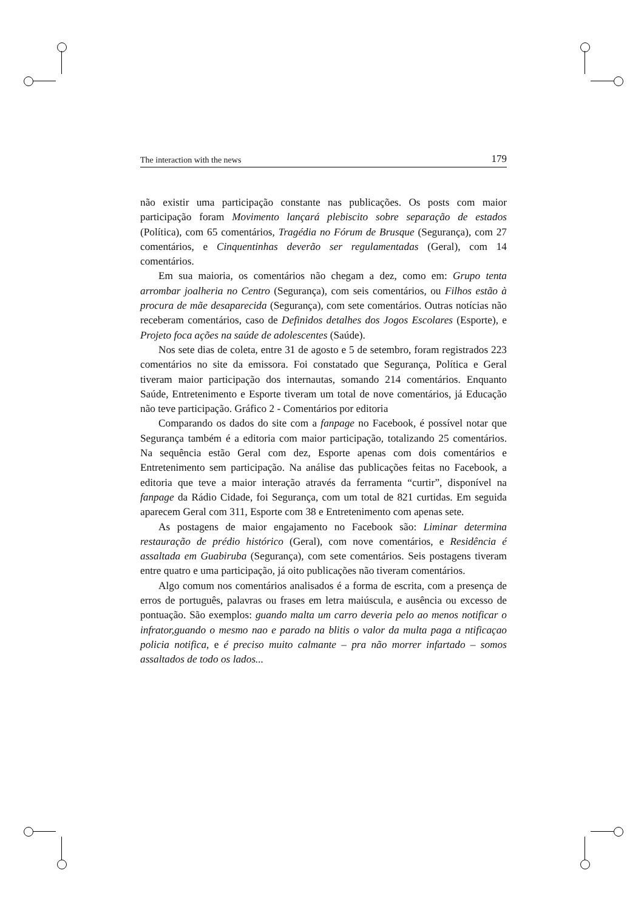The interaction with the news 179
não existir uma participação constante nas publicações. Os posts com maior participação foram Movimento lançará plebiscito sobre separação de estados (Política), com 65 comentários, Tragédia no Fórum de Brusque (Segurança), com 27 comentários, e Cinquentinhas deverão ser regulamentadas (Geral), com 14 comentários.
Em sua maioria, os comentários não chegam a dez, como em: Grupo tenta arrombar joalheria no Centro (Segurança), com seis comentários, ou Filhos estão à procura de mãe desaparecida (Segurança), com sete comentários. Outras notícias não receberam comentários, caso de Definidos detalhes dos Jogos Escolares (Esporte), e Projeto foca ações na saúde de adolescentes (Saúde).
Nos sete dias de coleta, entre 31 de agosto e 5 de setembro, foram registrados 223 comentários no site da emissora. Foi constatado que Segurança, Política e Geral tiveram maior participação dos internautas, somando 214 comentários. Enquanto Saúde, Entretenimento e Esporte tiveram um total de nove comentários, já Educação não teve participação. Gráfico 2 - Comentários por editoria
Comparando os dados do site com a fanpage no Facebook, é possível notar que Segurança também é a editoria com maior participação, totalizando 25 comentários. Na sequência estão Geral com dez, Esporte apenas com dois comentários e Entretenimento sem participação. Na análise das publicações feitas no Facebook, a editoria que teve a maior interação através da ferramenta “curtir”, disponível na fanpage da Rádio Cidade, foi Segurança, com um total de 821 curtidas. Em seguida aparecem Geral com 311, Esporte com 38 e Entretenimento com apenas sete.
As postagens de maior engajamento no Facebook são: Liminar determina restauração de prédio histórico (Geral), com nove comentários, e Residência é assaltada em Guabiruba (Segurança), com sete comentários. Seis postagens tiveram entre quatro e uma participação, já oito publicações não tiveram comentários.
Algo comum nos comentários analisados é a forma de escrita, com a presença de erros de português, palavras ou frases em letra maiúscula, e ausência ou excesso de pontuação. São exemplos: guando malta um carro deveria pelo ao menos notificar o infrator,guando o mesmo nao e parado na blitis o valor da multa paga a ntificaçao policia notifica, e é preciso muito calmante – pra não morrer infartado – somos assaltados de todo os lados...